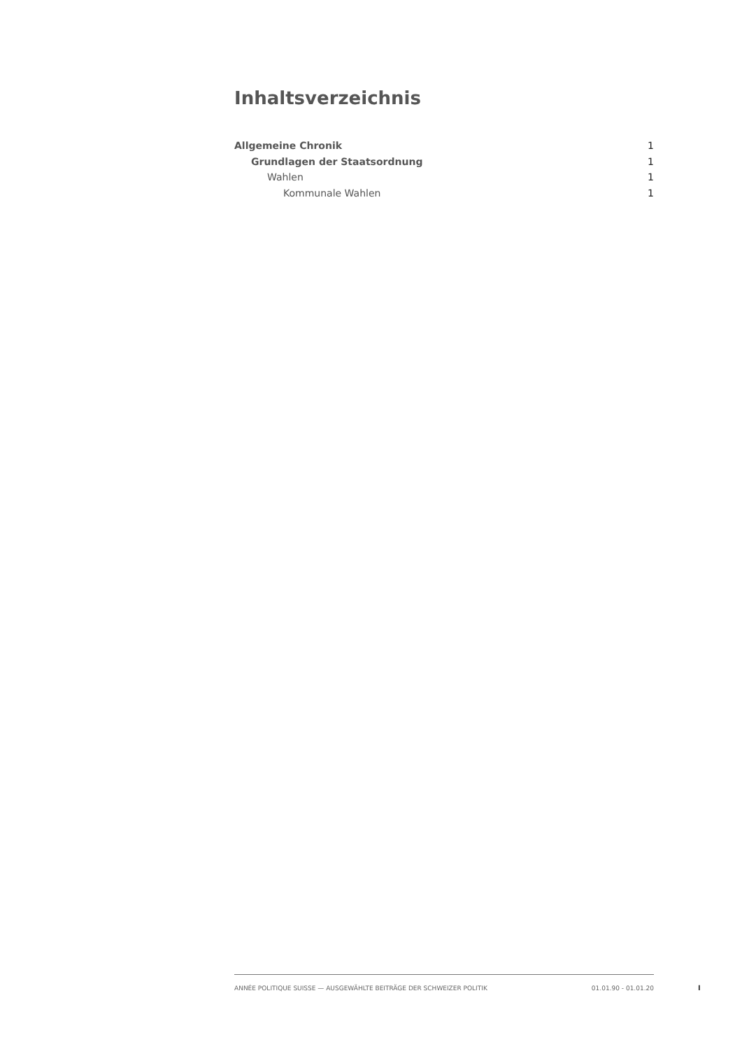Inhaltsverzeichnis
Allgemeine Chronik 1
Grundlagen der Staatsordnung 1
Wahlen 1
Kommunale Wahlen 1
ANNÉE POLITIQUE SUISSE — AUSGEWÄHLTE BEITRÄGE DER SCHWEIZER POLITIK 01.01.90 - 01.01.20
I